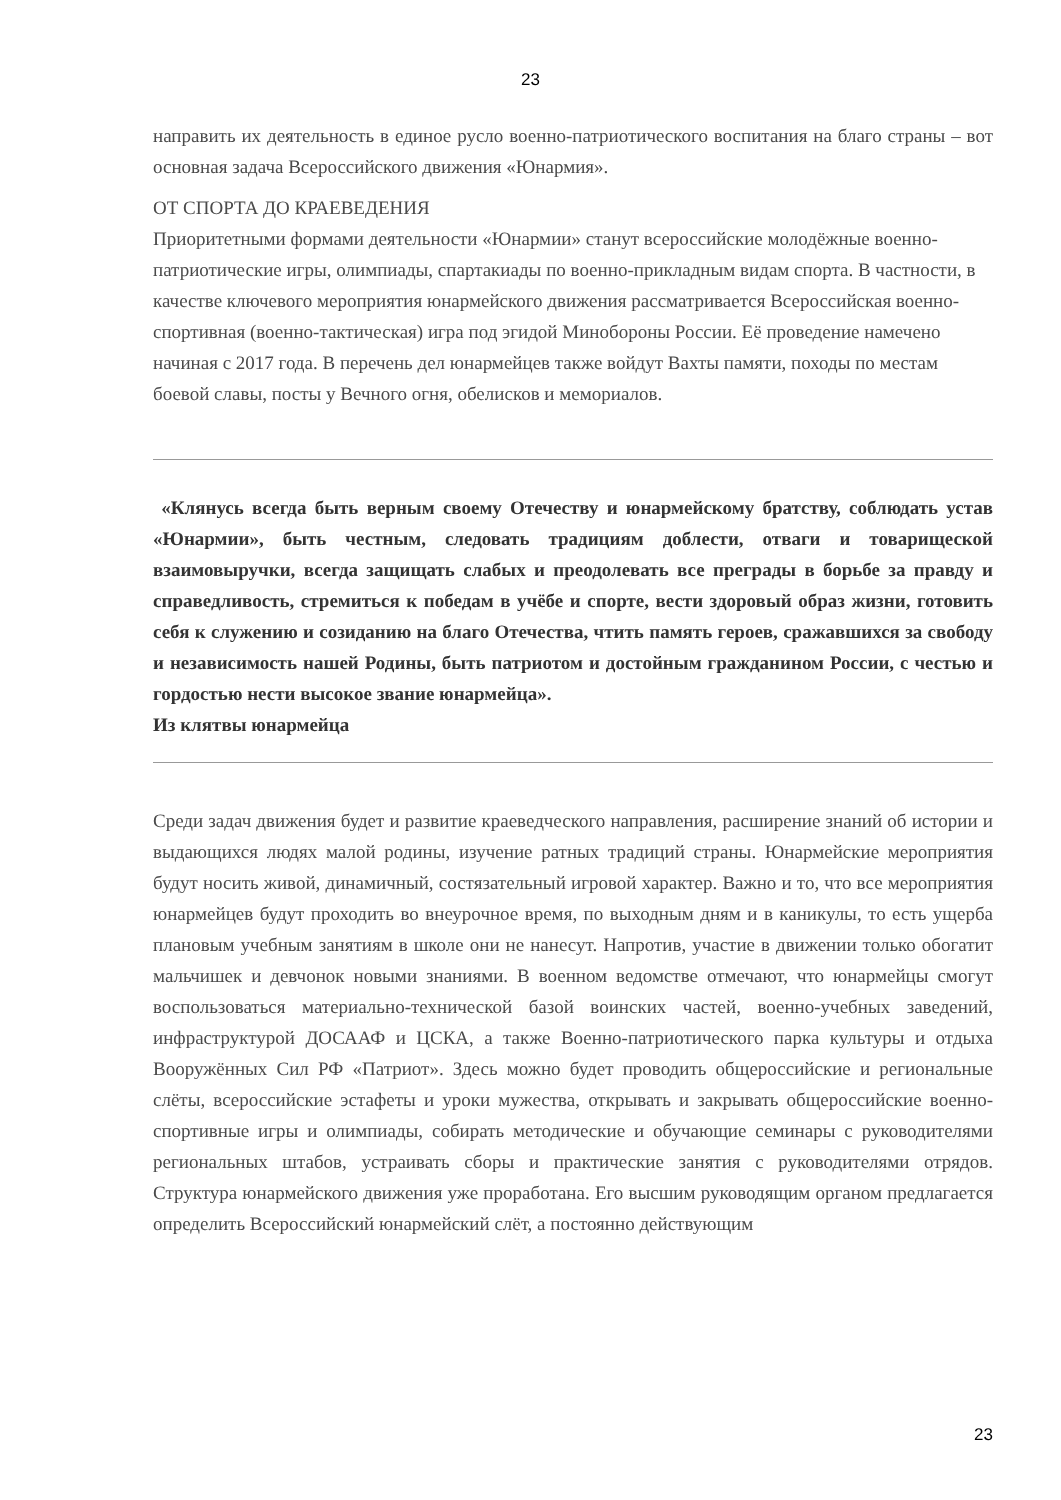23
направить их деятельность в единое русло военно-патриотического воспитания на благо страны – вот основная задача Всероссийского движения «Юнармия».
ОТ СПОРТА ДО КРАЕВЕДЕНИЯ
Приоритетными формами деятельности «Юнармии» станут всероссийские молодёжные военно-патриотические игры, олимпиады, спартакиады по военно-прикладным видам спорта. В частности, в качестве ключевого мероприятия юнармейского движения рассматривается Всероссийская военно-спортивная (военно-тактическая) игра под эгидой Минобороны России. Её проведение намечено начиная с 2017 года. В перечень дел юнармейцев также войдут Вахты памяти, походы по местам боевой славы, посты у Вечного огня, обелисков и мемориалов.
«Клянусь всегда быть верным своему Отечеству и юнармейскому братству, соблюдать устав «Юнармии», быть честным, следовать традициям доблести, отваги и товарищеской взаимовыручки, всегда защищать слабых и преодолевать все преграды в борьбе за правду и справедливость, стремиться к победам в учёбе и спорте, вести здоровый образ жизни, готовить себя к служению и созиданию на благо Отечества, чтить память героев, сражавшихся за свободу и независимость нашей Родины, быть патриотом и достойным гражданином России, с честью и гордостью нести высокое звание юнармейца».
Из клятвы юнармейца
Среди задач движения будет и развитие краеведческого направления, расширение знаний об истории и выдающихся людях малой родины, изучение ратных традиций страны. Юнармейские мероприятия будут носить живой, динамичный, состязательный игровой характер. Важно и то, что все мероприятия юнармейцев будут проходить во внеурочное время, по выходным дням и в каникулы, то есть ущерба плановым учебным занятиям в школе они не нанесут. Напротив, участие в движении только обогатит мальчишек и девчонок новыми знаниями. В военном ведомстве отмечают, что юнармейцы смогут воспользоваться материально-технической базой воинских частей, военно-учебных заведений, инфраструктурой ДОСААФ и ЦСКА, а также Военно-патриотического парка культуры и отдыха Вооружённых Сил РФ «Патриот». Здесь можно будет проводить общероссийские и региональные слёты, всероссийские эстафеты и уроки мужества, открывать и закрывать общероссийские военно-спортивные игры и олимпиады, собирать методические и обучающие семинары с руководителями региональных штабов, устраивать сборы и практические занятия с руководителями отрядов. Структура юнармейского движения уже проработана. Его высшим руководящим органом предлагается определить Всероссийский юнармейский слёт, а постоянно действующим
23